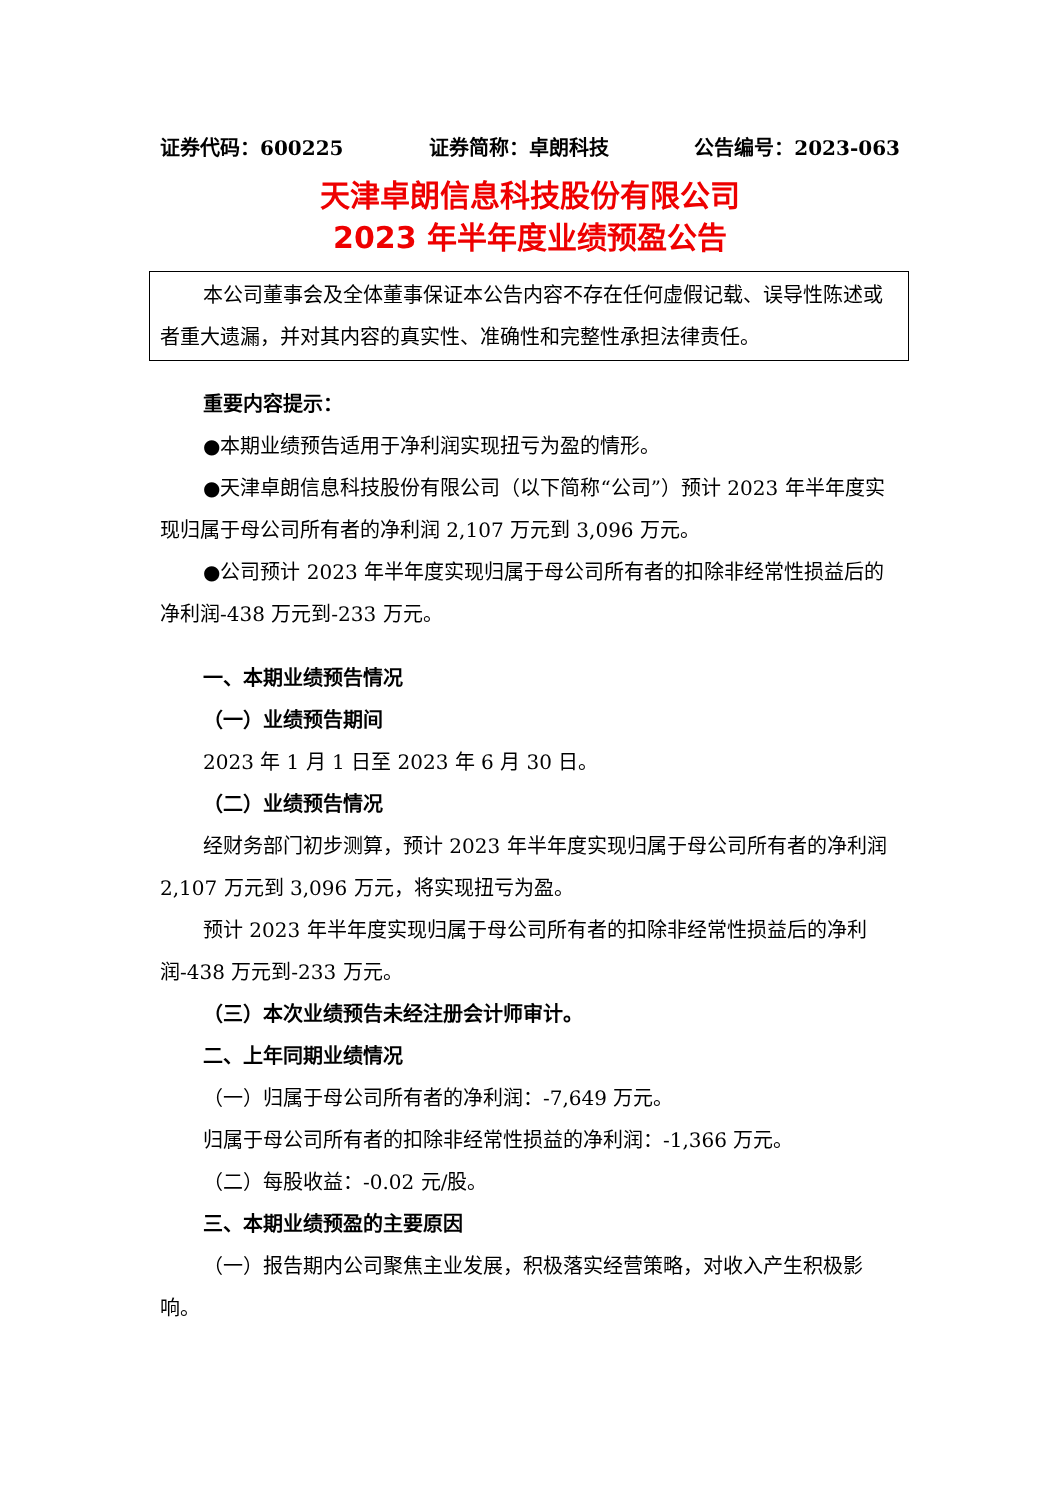证券代码：600225 证券简称：卓朗科技 公告编号：2023-063
天津卓朗信息科技股份有限公司
2023 年半年度业绩预盈公告
本公司董事会及全体董事保证本公告内容不存在任何虚假记载、误导性陈述或者重大遗漏，并对其内容的真实性、准确性和完整性承担法律责任。
重要内容提示：
●本期业绩预告适用于净利润实现扭亏为盈的情形。
●天津卓朗信息科技股份有限公司（以下简称“公司”）预计 2023 年半年度实现归属于母公司所有者的净利润 2,107 万元到 3,096 万元。
●公司预计 2023 年半年度实现归属于母公司所有者的扣除非经常性损益后的净利润-438 万元到-233 万元。
一、本期业绩预告情况
（一）业绩预告期间
2023 年 1 月 1 日至 2023 年 6 月 30 日。
（二）业绩预告情况
经财务部门初步测算，预计 2023 年半年度实现归属于母公司所有者的净利润 2,107 万元到 3,096 万元，将实现扭亏为盈。
预计 2023 年半年度实现归属于母公司所有者的扣除非经常性损益后的净利润-438 万元到-233 万元。
（三）本次业绩预告未经注册会计师审计。
二、上年同期业绩情况
（一）归属于母公司所有者的净利润：-7,649 万元。
归属于母公司所有者的扣除非经常性损益的净利润：-1,366 万元。
（二）每股收益：-0.02 元/股。
三、本期业绩预盈的主要原因
（一）报告期内公司聚焦主业发展，积极落实经营策略，对收入产生积极影响。